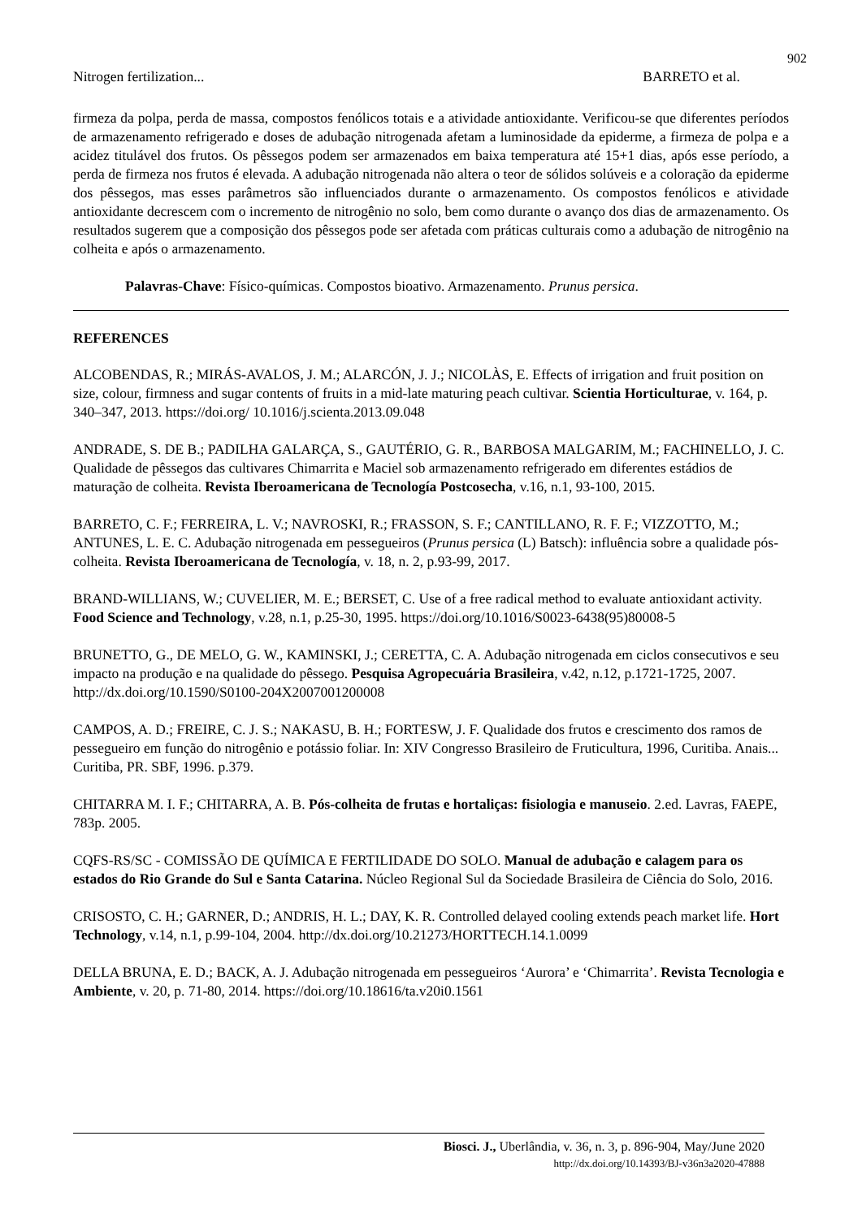902
Nitrogen fertilization... BARRETO et al.
firmeza da polpa, perda de massa, compostos fenólicos totais e a atividade antioxidante. Verificou-se que diferentes períodos de armazenamento refrigerado e doses de adubação nitrogenada afetam a luminosidade da epiderme, a firmeza de polpa e a acidez titulável dos frutos. Os pêssegos podem ser armazenados em baixa temperatura até 15+1 dias, após esse período, a perda de firmeza nos frutos é elevada. A adubação nitrogenada não altera o teor de sólidos solúveis e a coloração da epiderme dos pêssegos, mas esses parâmetros são influenciados durante o armazenamento. Os compostos fenólicos e atividade antioxidante decrescem com o incremento de nitrogênio no solo, bem como durante o avanço dos dias de armazenamento. Os resultados sugerem que a composição dos pêssegos pode ser afetada com práticas culturais como a adubação de nitrogênio na colheita e após o armazenamento.
Palavras-Chave: Físico-químicas. Compostos bioativo. Armazenamento. Prunus persica.
REFERENCES
ALCOBENDAS, R.; MIRÁS-AVALOS, J. M.; ALARCÓN, J. J.; NICOLÀS, E. Effects of irrigation and fruit position on size, colour, firmness and sugar contents of fruits in a mid-late maturing peach cultivar. Scientia Horticulturae, v. 164, p. 340–347, 2013. https://doi.org/ 10.1016/j.scienta.2013.09.048
ANDRADE, S. DE B.; PADILHA GALARÇA, S., GAUTÉRIO, G. R., BARBOSA MALGARIM, M.; FACHINELLO, J. C. Qualidade de pêssegos das cultivares Chimarrita e Maciel sob armazenamento refrigerado em diferentes estádios de maturação de colheita. Revista Iberoamericana de Tecnología Postcosecha, v.16, n.1, 93-100, 2015.
BARRETO, C. F.; FERREIRA, L. V.; NAVROSKI, R.; FRASSON, S. F.; CANTILLANO, R. F. F.; VIZZOTTO, M.; ANTUNES, L. E. C. Adubação nitrogenada em pessegueiros (Prunus persica (L) Batsch): influência sobre a qualidade pós-colheita. Revista Iberoamericana de Tecnología, v. 18, n. 2, p.93-99, 2017.
BRAND-WILLIANS, W.; CUVELIER, M. E.; BERSET, C. Use of a free radical method to evaluate antioxidant activity. Food Science and Technology, v.28, n.1, p.25-30, 1995. https://doi.org/10.1016/S0023-6438(95)80008-5
BRUNETTO, G., DE MELO, G. W., KAMINSKI, J.; CERETTA, C. A. Adubação nitrogenada em ciclos consecutivos e seu impacto na produção e na qualidade do pêssego. Pesquisa Agropecuária Brasileira, v.42, n.12, p.1721-1725, 2007. http://dx.doi.org/10.1590/S0100-204X2007001200008
CAMPOS, A. D.; FREIRE, C. J. S.; NAKASU, B. H.; FORTESW, J. F. Qualidade dos frutos e crescimento dos ramos de pessegueiro em função do nitrogênio e potássio foliar. In: XIV Congresso Brasileiro de Fruticultura, 1996, Curitiba. Anais... Curitiba, PR. SBF, 1996. p.379.
CHITARRA M. I. F.; CHITARRA, A. B. Pós-colheita de frutas e hortaliças: fisiologia e manuseio. 2.ed. Lavras, FAEPE, 783p. 2005.
CQFS-RS/SC - COMISSÃO DE QUÍMICA E FERTILIDADE DO SOLO. Manual de adubação e calagem para os estados do Rio Grande do Sul e Santa Catarina. Núcleo Regional Sul da Sociedade Brasileira de Ciência do Solo, 2016.
CRISOSTO, C. H.; GARNER, D.; ANDRIS, H. L.; DAY, K. R. Controlled delayed cooling extends peach market life. Hort Technology, v.14, n.1, p.99-104, 2004. http://dx.doi.org/10.21273/HORTTECH.14.1.0099
DELLA BRUNA, E. D.; BACK, A. J. Adubação nitrogenada em pessegueiros ‘Aurora’ e ‘Chimarrita’. Revista Tecnologia e Ambiente, v. 20, p. 71-80, 2014. https://doi.org/10.18616/ta.v20i0.1561
Biosci. J., Uberlândia, v. 36, n. 3, p. 896-904, May/June 2020
http://dx.doi.org/10.14393/BJ-v36n3a2020-47888